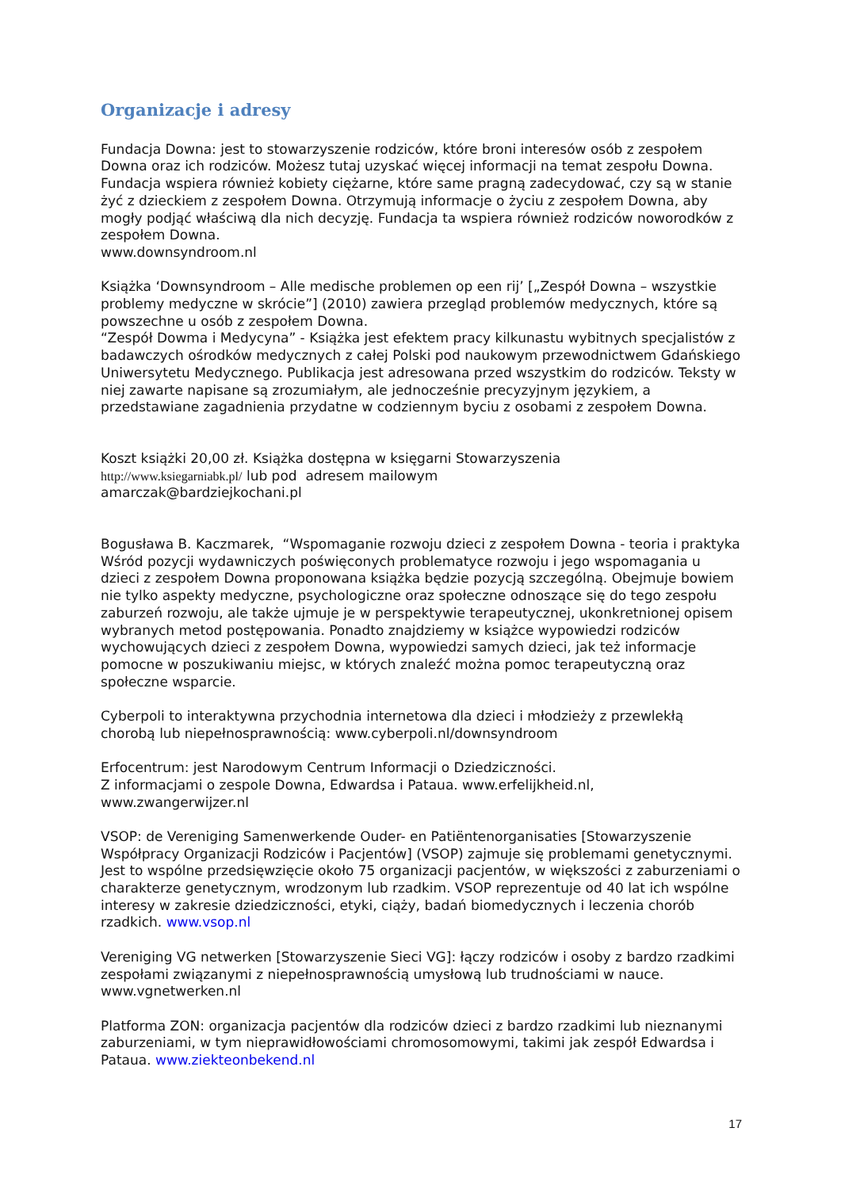Organizacje i adresy
Fundacja Downa: jest to stowarzyszenie rodziców, które broni interesów osób z zespołem Downa oraz ich rodziców. Możesz tutaj uzyskać więcej informacji na temat zespołu Downa. Fundacja wspiera również kobiety ciężarne, które same pragną zadecydować, czy są w stanie żyć z dzieckiem z zespołem Downa. Otrzymują informacje o życiu z zespołem Downa, aby mogły podjąć właściwą dla nich decyzję. Fundacja ta wspiera również rodziców noworodków z zespołem Downa.
www.downsyndroom.nl
Książka ‘Downsyndroom – Alle medische problemen op een rij’ [„Zespół Downa – wszystkie problemy medyczne w skrócie”] (2010) zawiera przegląd problemów medycznych, które są powszechne u osób z zespołem Downa.
“Zespół Dowma i Medycyna” - Książka jest efektem pracy kilkunastu wybitnych specjalistów z badawczych ośrodków medycznych z całej Polski pod naukowym przewodnictwem Gdańskiego Uniwersytetu Medycznego. Publikacja jest adresowana przed wszystkim do rodziców. Teksty w niej zawarte napisane są zrozumiałym, ale jednocześnie precyzyjnym językiem, a przedstawiane zagadnienia przydatne w codziennym byciu z osobami z zespołem Downa.
Koszt książki 20,00 zł. Książka dostępna w księgarni Stowarzyszenia
http://www.ksiegarniabk.pl/ lub pod adresem mailowym
amarczak@bardziejkochani.pl
Bogusława B. Kaczmarek, “Wspomaganie rozwoju dzieci z zespołem Downa - teoria i praktyka Wśród pozycji wydawniczych poświęconych problematyce rozwoju i jego wspomagania u dzieci z zespołem Downa proponowana książka będzie pozycją szczególną. Obejmuje bowiem nie tylko aspekty medyczne, psychologiczne oraz społeczne odnoszące się do tego zespołu zaburzeń rozwoju, ale także ujmuje je w perspektywie terapeutycznej, ukonkretnionej opisem wybranych metod postępowania. Ponadto znajdziemy w książce wypowiedzi rodziców wychowujących dzieci z zespołem Downa, wypowiedzi samych dzieci, jak też informacje pomocne w poszukiwaniu miejsc, w których znaleźć można pomoc terapeutyczną oraz społeczne wsparcie.
Cyberpoli to interaktywna przychodnia internetowa dla dzieci i młodzieży z przewlekłą chorobą lub niepełnosprawnością: www.cyberpoli.nl/downsyndroom
Erfocentrum: jest Narodowym Centrum Informacji o Dziedziczności.
Z informacjami o zespole Downa, Edwardsa i Pataua. www.erfelijkheid.nl, www.zwangerwijzer.nl
VSOP: de Vereniging Samenwerkende Ouder- en Patiëntenorganisaties [Stowarzyszenie Współpracy Organizacji Rodziców i Pacjentów] (VSOP) zajmuje się problemami genetycznymi. Jest to wspólne przedsięwzięcie około 75 organizacji pacjentów, w większości z zaburzeniami o charakterze genetycznym, wrodzonym lub rzadkim. VSOP reprezentuje od 40 lat ich wspólne interesy w zakresie dziedziczności, etyki, ciąży, badań biomedycznych i leczenia chorób rzadkich. www.vsop.nl
Vereniging VG netwerken [Stowarzyszenie Sieci VG]: łączy rodziców i osoby z bardzo rzadkimi zespołami związanymi z niepełnosprawnością umysłową lub trudnościami w nauce. www.vgnetwerken.nl
Platforma ZON: organizacja pacjentów dla rodziców dzieci z bardzo rzadkimi lub nieznanymi zaburzeniami, w tym nieprawidłowościami chromosomowymi, takimi jak zespół Edwardsa i Pataua. www.ziekteonbekend.nl
17